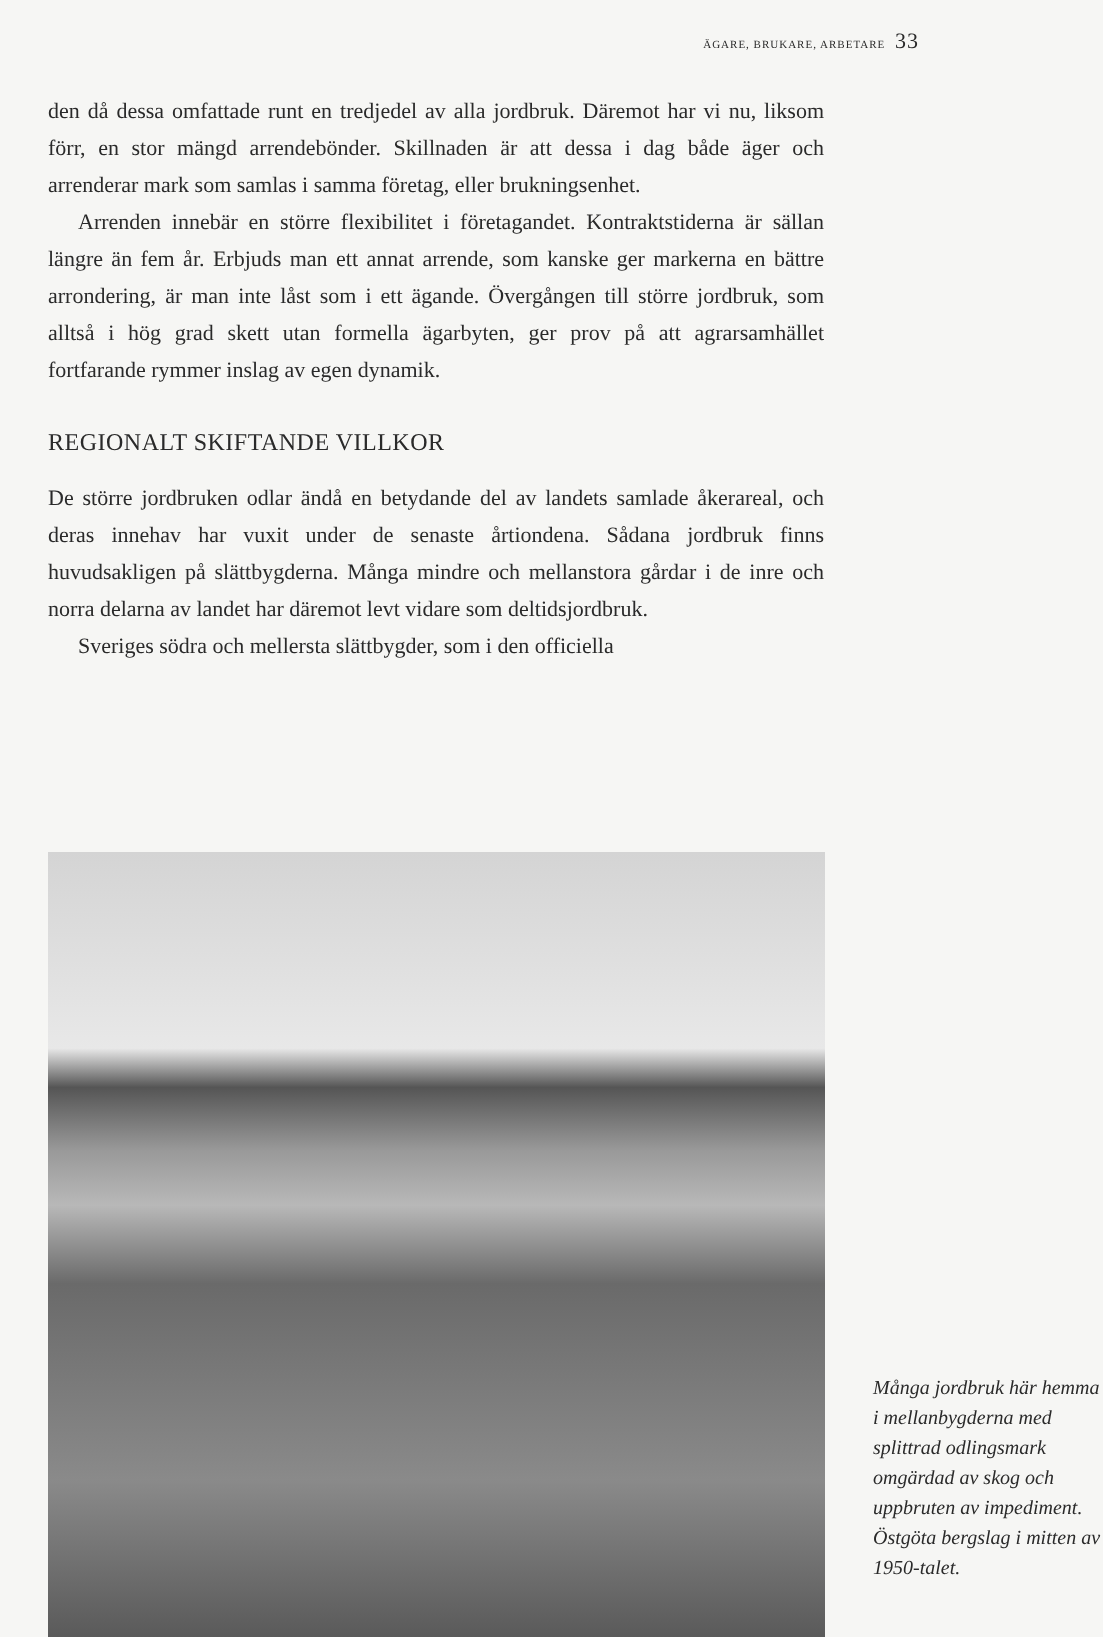ÄGARE, BRUKARE, ARBETARE 33
den då dessa omfattade runt en tredjedel av alla jordbruk. Däremot har vi nu, liksom förr, en stor mängd arrendebönder. Skillnaden är att dessa i dag både äger och arrenderar mark som samlas i samma företag, eller brukningsenhet.
Arrenden innebär en större flexibilitet i företagandet. Kontraktstiderna är sällan längre än fem år. Erbjuds man ett annat arrende, som kanske ger markerna en bättre arrondering, är man inte låst som i ett ägande. Övergången till större jordbruk, som alltså i hög grad skett utan formella ägarbyten, ger prov på att agrarsamhället fortfarande rymmer inslag av egen dynamik.
REGIONALT SKIFTANDE VILLKOR
De större jordbruken odlar ändå en betydande del av landets samlade åkerareal, och deras innehav har vuxit under de senaste årtiondena. Sådana jordbruk finns huvudsakligen på slättbygderna. Många mindre och mellanstora gårdar i de inre och norra delarna av landet har däremot levt vidare som deltidsjordbruk.
Sveriges södra och mellersta slättbygder, som i den officiella
Många jordbruk här hemma i mellanbygderna med splittrad odlingsmark omgärdad av skog och uppbruten av impediment. Östgöta bergslag i mitten av 1950-talet.